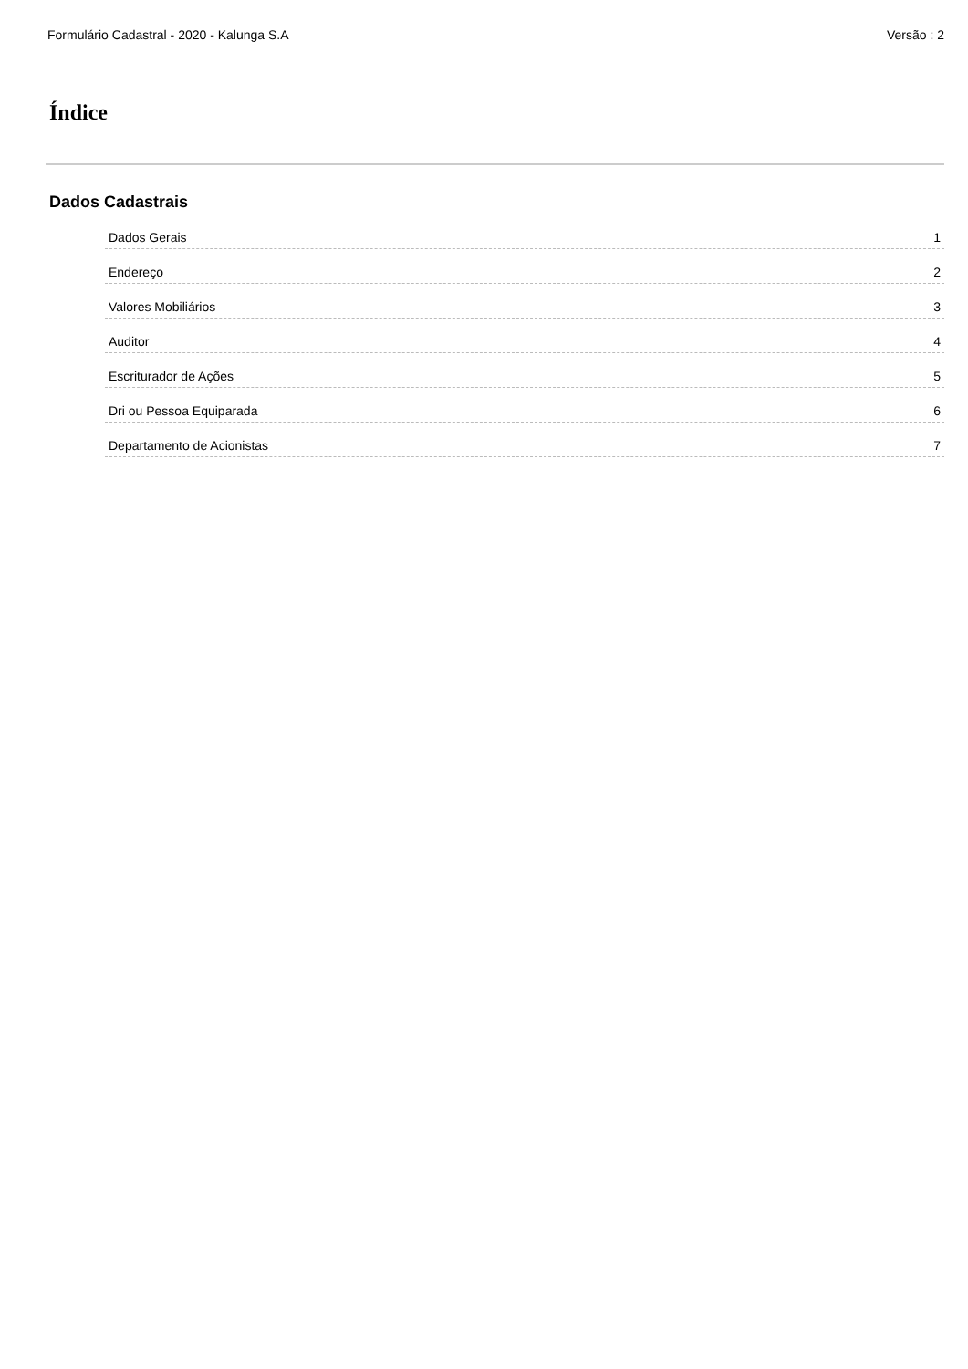Formulário Cadastral - 2020 - Kalunga S.A Versão : 2
Índice
Dados Cadastrais
Dados Gerais 1
Endereço 2
Valores Mobiliários 3
Auditor 4
Escriturador de Ações 5
Dri ou Pessoa Equiparada 6
Departamento de Acionistas 7